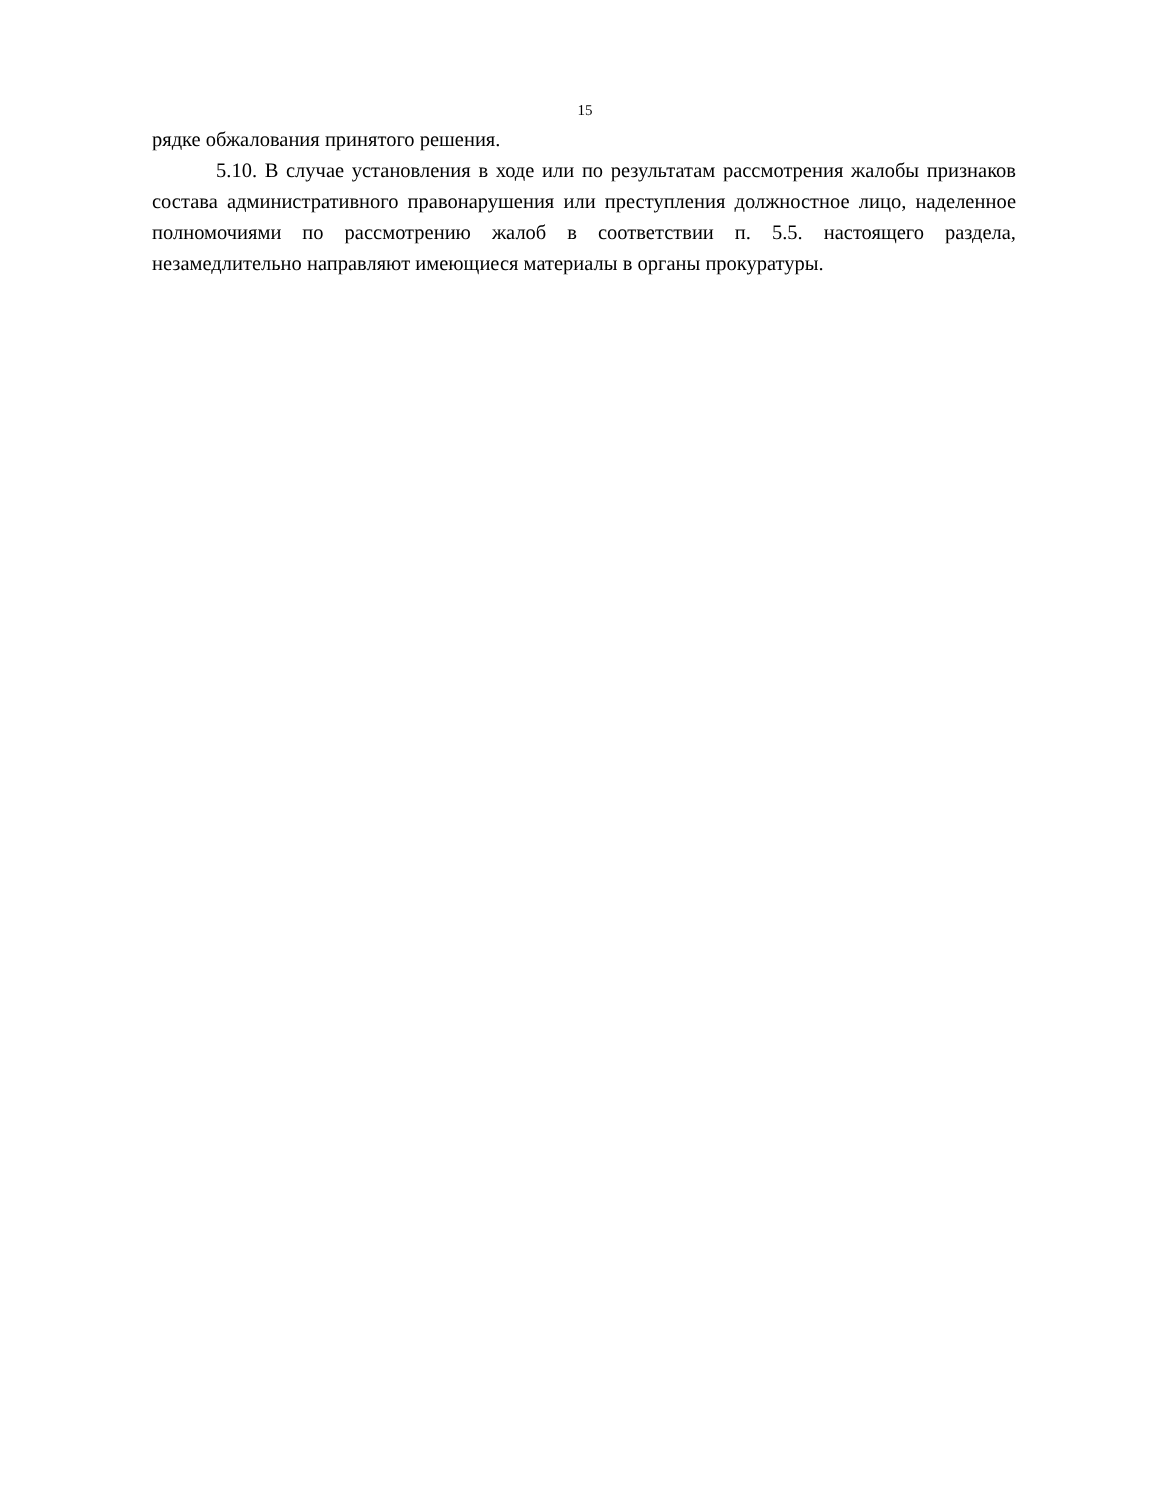15
рядке обжалования принятого решения.
5.10. В случае установления в ходе или по результатам рассмотрения жалобы признаков состава административного правонарушения или преступления должностное лицо, наделенное полномочиями по рассмотрению жалоб в соответствии п. 5.5. настоящего раздела, незамедлительно направляют имеющиеся материалы в органы прокуратуры.